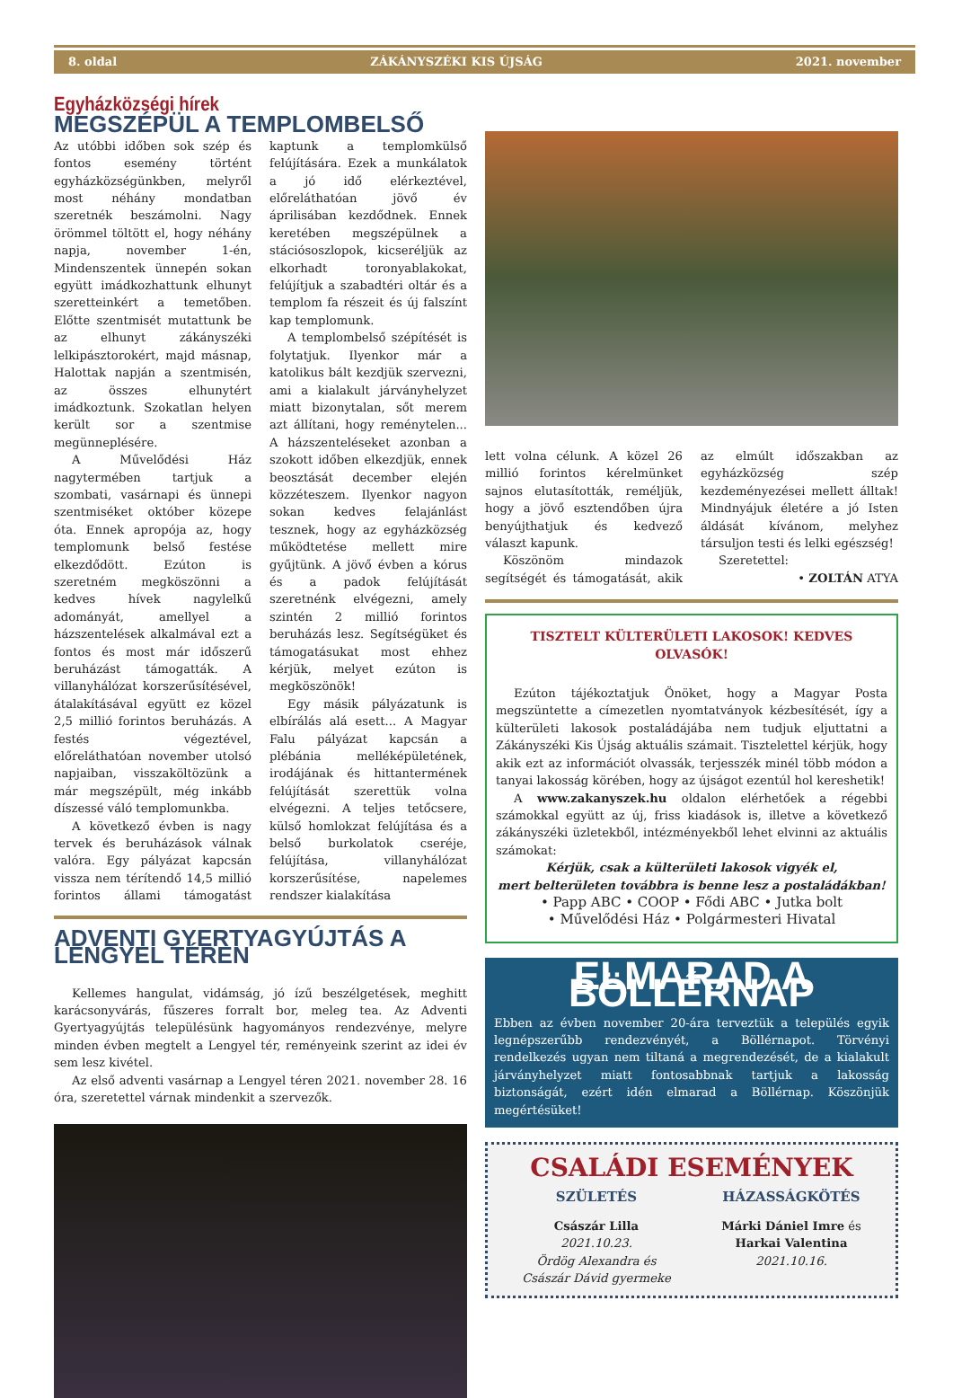8. oldal ZÁKÁNYSZÉKI KIS ÚJSÁG 2021. november
Egyházközségi hírek
MEGSZÉPÜL A TEMPLOMBELSŐ
Az utóbbi időben sok szép és fontos esemény történt egyházközségünkben, melyről most néhány mondatban szeretnék beszámolni. Nagy örömmel töltött el, hogy néhány napja, november 1-én, Mindenszentek ünnepén sokan együtt imádkozhattunk elhunyt szeretteinkért a temetőben. Előtte szentmisét mutattunk be az elhunyt zákányszéki lelkipásztorokért, majd másnap, Halottak napján a szentmisén, az összes elhunytért imádkoztunk. Szokatlan helyen került sor a szentmise megünneplésére.
A Művelődési Ház nagytermében tartjuk a szombati, vasárnapi és ünnepi szentmiséket október közepe óta. Ennek apropója az, hogy templomunk belső festése elkezdődött. Ezúton is szeretném megköszönni a kedves hívek nagylelkű adományát, amellyel a házszentelések alkalmával ezt a fontos és most már időszerű beruházást támogatták. A villanyhálózat korszerűsítésével, átalakításával együtt ez közel 2,5 millió forintos beruházás. A festés végeztével, előreláthatóan november utolsó napjaiban, visszaköltözünk a már megszépült, még inkább díszessé váló templomunkba.
A következő évben is nagy tervek és beruházások válnak valóra. Egy pályázat kapcsán vissza nem térítendő 14,5 millió forintos állami támogatást kaptunk a templomkülső felújítására. Ezek a munkálatok a jó idő elérkeztével, előreláthatóan jövő év áprilisában kezdődnek. Ennek keretében megszépülnek a stációsoszlopok, kicseréljük az elkorhadt toronyablakokat, felújítjuk a szabadtéri oltár és a templom fa részeit és új falszínt kap templomunk.
A templombelső szépítését is folytatjuk. Ilyenkor már a katolikus bált kezdjük szervezni, ami a kialakult járványhelyzet miatt bizonytalan, sőt merem azt állítani, hogy reménytelen... A házszenteléseket azonban a szokott időben elkezdjük, ennek beosztását december elején közzéteszem. Ilyenkor nagyon sokan kedves felajánlást tesznek, hogy az egyházközség működtetése mellett mire gyűjtünk. A jövő évben a kórus és a padok felújítását szeretnénk elvégezni, amely szintén 2 millió forintos beruházás lesz. Segítségüket és támogatásukat most ehhez kérjük, melyet ezúton is megköszönök!
Egy másik pályázatunk is elbírálás alá esett... A Magyar Falu pályázat kapcsán a plébánia melléképületének, irodájának és hittantermének felújítását szerettük volna elvégezni. A teljes tetőcsere, külső homlokzat felújítása és a belső burkolatok cseréje, felújítása, villanyhálózat korszerűsítése, napelemes rendszer kialakítása
ADVENTI GYERTYAGYÚJTÁS A LENGYEL TÉREN
Kellemes hangulat, vidámság, jó ízű beszélgetések, meghitt karácsonyvárás, fűszeres forralt bor, meleg tea. Az Adventi Gyertyagyújtás településünk hagyományos rendezvénye, melyre minden évben megtelt a Lengyel tér, reményeink szerint az idei év sem lesz kivétel.
Az első adventi vasárnap a Lengyel téren 2021. november 28. 16 óra, szeretettel várnak mindenkit a szervezők.
lett volna célunk. A közel 26 millió forintos kérelmünket sajnos elutasították, reméljük, hogy a jövő esztendőben újra benyújthatjuk és kedvező választ kapunk.
Köszönöm mindazok segítségét és támogatását, akik az elmúlt időszakban az egyházközség szép kezdeményezései mellett álltak! Mindnyájuk életére a jó Isten áldását kívánom, melyhez társuljon testi és lelki egészség!
Szeretettel:
• ZOLTÁN ATYA
TISZTELT KÜLTERÜLETI LAKOSOK! KEDVES OLVASÓK!
Ezúton tájékoztatjuk Önöket, hogy a Magyar Posta megszüntette a címezetlen nyomtatványok kézbesítését, így a külterületi lakosok postaládájába nem tudjuk eljuttatni a Zákányszéki Kis Újság aktuális számait. Tisztelettel kérjük, hogy akik ezt az információt olvassák, terjesszék minél több módon a tanyai lakosság körében, hogy az újságot ezentúl hol kereshetik!
A www.zakanyszek.hu oldalon elérhetőek a régebbi számokkal együtt az új, friss kiadások is, illetve a következő zákányszéki üzletekből, intézményekből lehet elvinni az aktuális számokat:
Kérjük, csak a külterületi lakosok vigyék el,
mert belterületen továbbra is benne lesz a postaládákban!
• Papp ABC • COOP • Fődi ABC • Jutka bolt
• Művelődési Ház • Polgármesteri Hivatal
ELMARAD A BÖLLÉRNAP
Ebben az évben november 20-ára terveztük a település egyik legnépszerűbb rendezvényét, a Böllérnapot. Törvényi rendelkezés ugyan nem tiltaná a megrendezését, de a kialakult járványhelyzet miatt fontosabbnak tartjuk a lakosság biztonságát, ezért idén elmarad a Böllérnap. Köszönjük megértésüket!
CSALÁDI ESEMÉNYEK
SZÜLETÉS
Császár Lilla
2021.10.23.
Ördög Alexandra és
Császár Dávid gyermeke
HÁZASSÁGKÖTÉS
Márki Dániel Imre és
Harkai Valentina
2021.10.16.